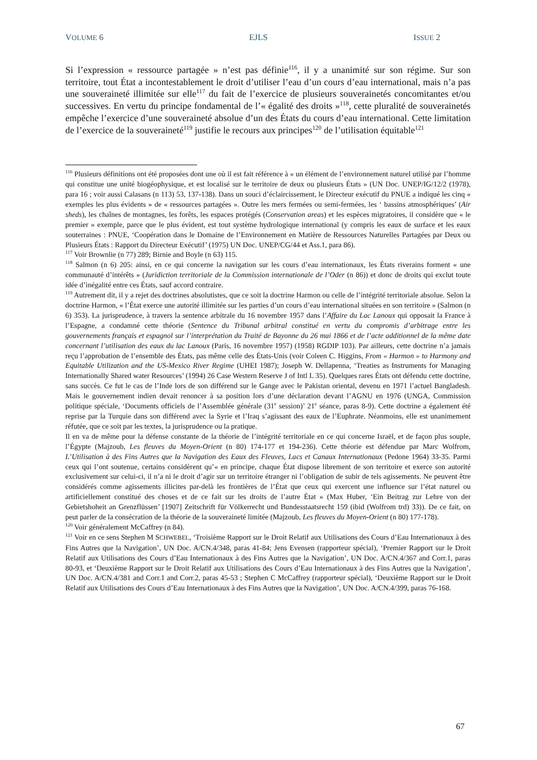VOLUME 6 EJLS ISSUE 2
Si l’expression « ressource partagée » n’est pas définie<sup>116</sup>, il y a unanimité sur son régime. Sur son territoire, tout État a incontestablement le droit d’utiliser l’eau d’un cours d’eau international, mais n’a pas une souveraineté illimitée sur elle<sup>117</sup> du fait de l’exercice de plusieurs souverainetés concomitantes et/ou successives. En vertu du principe fondamental de l’« égalité des droits »<sup>118</sup>, cette pluralité de souverainetés empêche l’exercice d’une souveraineté absolue d’un des États du cours d’eau international. Cette limitation de l’exercice de la souveraineté<sup>119</sup> justifie le recours aux principes<sup>120</sup> de l’utilisation équitable<sup>121</sup>
<sup>116</sup> Plusieurs définitions ont été proposées dont une où il est fait référence à « un élément de l’environnement naturel utilisé par l’homme qui constitue une unité biogéophysique, et est localisé sur le territoire de deux ou plusieurs États » (UN Doc. UNEP/IG/12/2 (1978), para 16 ; voir aussi Calasans (n 113) 53, 137-138). Dans un souci d’éclaircissement, le Directeur exécutif du PNUE a indiqué les cinq « exemples les plus évidents » de « ressources partagées ». Outre les mers fermées ou semi-fermées, les ‘ bassins atmosphériques’ (Air sheds), les chaînes de montagnes, les forêts, les espaces protégés (Conservation areas) et les espèces migratoires, il considère que « le premier » exemple, parce que le plus évident, est tout système hydrologique international (y compris les eaux de surface et les eaux souterraines : PNUE, ‘Coopération dans le Domaine de l’Environnement en Matière de Ressources Naturelles Partagées par Deux ou Plusieurs États : Rapport du Directeur Exécutif’ (1975) UN Doc. UNEP/CG/44 et Ass.1, para 86).
<sup>117</sup> Voir Brownlie (n 77) 289; Birnie and Boyle (n 63) 115.
<sup>118</sup> Salmon (n 6) 205: ainsi, en ce qui concerne la navigation sur les cours d’eau internationaux, les États riverains forment « une communauté d’intérêts » (Juridiction territoriale de la Commission internationale de l’Oder (n 86)) et donc de droits qui exclut toute idée d’inégalité entre ces États, sauf accord contraire.
<sup>119</sup> Autrement dit, il y a rejet des doctrines absolutistes, que ce soit la doctrine Harmon ou celle de l’intégrité territoriale absolue. Selon la doctrine Harmon, « l’État exerce une autorité illimitée sur les parties d’un cours d’eau international situées en son territoire » (Salmon (n 6) 353). La jurisprudence, à travers la sentence arbitrale du 16 novembre 1957 dans l’Affaire du Lac Lanoux qui opposait la France à l’Espagne, a condamné cette théorie (Sentence du Tribunal arbitral constitué en vertu du compromis d’arbitrage entre les gouvernements français et espagnol sur l’interprétation du Traité de Bayonne du 26 mai 1866 et de l’acte additionnel de la même date concernant l’utilisation des eaux du lac Lanoux (Paris, 16 novembre 1957) (1958) RGDIP 103). Par ailleurs, cette doctrine n’a jamais reçu l’approbation de l’ensemble des États, pas même celle des États-Unis (voir Coleen C. Higgins, From « Harmon » to Harmony and Equitable Utilization and the US-Mexico River Regime (UHEI 1987); Joseph W. Dellapenna, ‘Treaties as Instruments for Managing Internationally Shared water Resources’ (1994) 26 Case Western Reserve J of Intl L 35). Quelques rares États ont défendu cette doctrine, sans succès. Ce fut le cas de l’Inde lors de son différend sur le Gange avec le Pakistan oriental, devenu en 1971 l’actuel Bangladesh. Mais le gouvernement indien devait renoncer à sa position lors d’une déclaration devant l’AGNU en 1976 (UNGA, Commission politique spéciale, ‘Documents officiels de l’Assemblée générale (31<sup>e</sup> session)’ 21<sup>e</sup> séance, paras 8-9). Cette doctrine a également été reprise par la Turquie dans son différend avec la Syrie et l’Iraq s’agissant des eaux de l’Euphrate. Néanmoins, elle est unanimement réfutée, que ce soit par les textes, la jurisprudence ou la pratique.
Il en va de même pour la défense constante de la théorie de l’intégrité territoriale en ce qui concerne Israël, et de façon plus souple, l’Égypte (Majzoub, Les fleuves du Moyen-Orient (n 80) 174-177 et 194-236). Cette théorie est défendue par Marc Wolfrom, L’Utilisation à des Fins Autres que la Navigation des Eaux des Fleuves, Lacs et Canaux Internationaux (Pedone 1964) 33-35. Parmi ceux qui l’ont soutenue, certains considèrent qu’« en principe, chaque État dispose librement de son territoire et exerce son autorité exclusivement sur celui-ci, il n’a ni le droit d’agir sur un territoire étranger ni l’obligation de subir de tels agissements. Ne peuvent être considérés comme agissements illicites par-delà les frontières de l’État que ceux qui exercent une influence sur l’état naturel ou artificiellement constitué des choses et de ce fait sur les droits de l’autre État » (Max Huber, ‘Ein Beitrag zur Lehre von der Gebietshoheit an Grenzflüssen’ [1907] Zeitschrift für Völkerrecht und Bundesstaatsrecht 159 (ibid (Wolfrom trd) 33)). De ce fait, on peut parler de la consécration de la théorie de la souveraineté limitée (Majzoub, Les fleuves du Moyen-Orient (n 80) 177-178).
<sup>120</sup> Voir généralement McCaffrey (n 84).
<sup>121</sup> Voir en ce sens Stephen M SCHWEBEL, ‘Troisième Rapport sur le Droit Relatif aux Utilisations des Cours d’Eau Internationaux à des Fins Autres que la Navigation’, UN Doc. A/CN.4/348, paras 41-84; Jens Evensen (rapporteur spécial), ‘Premier Rapport sur le Droit Relatif aux Utilisations des Cours d’Eau Internationaux à des Fins Autres que la Navigation’, UN Doc. A/CN.4/367 and Corr.1, paras 80-93, et ‘Deuxième Rapport sur le Droit Relatif aux Utilisations des Cours d’Eau Internationaux à des Fins Autres que la Navigation’, UN Doc. A/CN.4/381 and Corr.1 and Corr.2, paras 45-53 ; Stephen C McCaffrey (rapporteur spécial), ‘Deuxième Rapport sur le Droit Relatif aux Utilisations des Cours d’Eau Internationaux à des Fins Autres que la Navigation’, UN Doc. A/CN.4/399, paras 76-168.
67